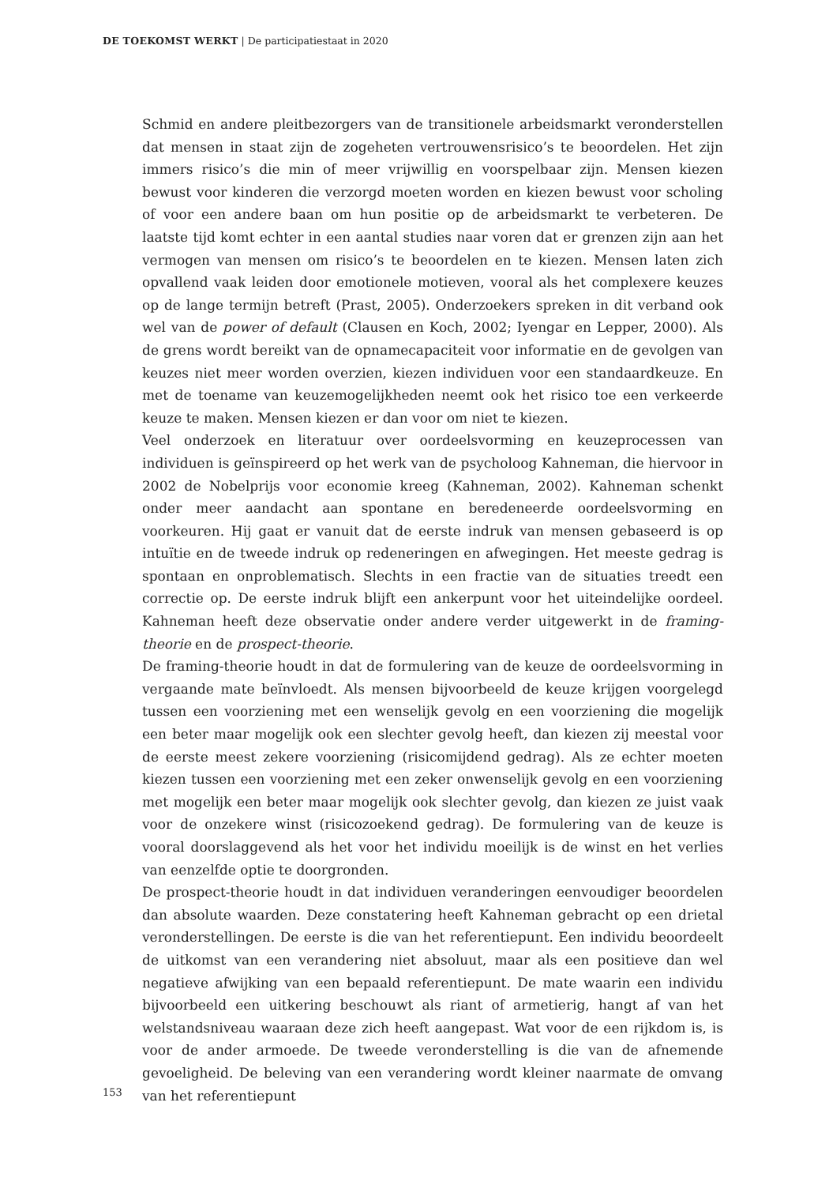DE TOEKOMST WERKT | De participatiestaat in 2020
Schmid en andere pleitbezorgers van de transitionele arbeidsmarkt veronderstellen dat mensen in staat zijn de zogeheten vertrouwensrisico’s te beoordelen. Het zijn immers risico’s die min of meer vrijwillig en voorspelbaar zijn. Mensen kiezen bewust voor kinderen die verzorgd moeten worden en kiezen bewust voor scholing of voor een andere baan om hun positie op de arbeidsmarkt te verbeteren. De laatste tijd komt echter in een aantal studies naar voren dat er grenzen zijn aan het vermogen van mensen om risico’s te beoordelen en te kiezen. Mensen laten zich opvallend vaak leiden door emotionele motieven, vooral als het complexere keuzes op de lange termijn betreft (Prast, 2005). Onderzoekers spreken in dit verband ook wel van de power of default (Clausen en Koch, 2002; Iyengar en Lepper, 2000). Als de grens wordt bereikt van de opnamecapaciteit voor informatie en de gevolgen van keuzes niet meer worden overzien, kiezen individuen voor een standaardkeuze. En met de toename van keuzemogelijkheden neemt ook het risico toe een verkeerde keuze te maken. Mensen kiezen er dan voor om niet te kiezen.
Veel onderzoek en literatuur over oordeelsvorming en keuzeprocessen van individuen is geïnspireerd op het werk van de psycholoog Kahneman, die hiervoor in 2002 de Nobelprijs voor economie kreeg (Kahneman, 2002). Kahneman schenkt onder meer aandacht aan spontane en beredeneerde oordeelsvorming en voorkeuren. Hij gaat er vanuit dat de eerste indruk van mensen gebaseerd is op intuïtie en de tweede indruk op redeneringen en afwegingen. Het meeste gedrag is spontaan en onproblematisch. Slechts in een fractie van de situaties treedt een correctie op. De eerste indruk blijft een ankerpunt voor het uiteindelijke oordeel. Kahneman heeft deze observatie onder andere verder uitgewerkt in de framing-theorie en de prospect-theorie.
De framing-theorie houdt in dat de formulering van de keuze de oordeelsvorming in vergaande mate beïnvloedt. Als mensen bijvoorbeeld de keuze krijgen voorgelegd tussen een voorziening met een wenselijk gevolg en een voorziening die mogelijk een beter maar mogelijk ook een slechter gevolg heeft, dan kiezen zij meestal voor de eerste meest zekere voorziening (risicomijdend gedrag). Als ze echter moeten kiezen tussen een voorziening met een zeker onwenselijk gevolg en een voorziening met mogelijk een beter maar mogelijk ook slechter gevolg, dan kiezen ze juist vaak voor de onzekere winst (risicozoekend gedrag). De formulering van de keuze is vooral doorslaggevend als het voor het individu moeilijk is de winst en het verlies van eenzelfde optie te doorgronden.
De prospect-theorie houdt in dat individuen veranderingen eenvoudiger beoordelen dan absolute waarden. Deze constatering heeft Kahneman gebracht op een drietal veronderstellingen. De eerste is die van het referentiepunt. Een individu beoordeelt de uitkomst van een verandering niet absoluut, maar als een positieve dan wel negatieve afwijking van een bepaald referentiepunt. De mate waarin een individu bijvoorbeeld een uitkering beschouwt als riant of armetierig, hangt af van het welstandsniveau waaraan deze zich heeft aangepast. Wat voor de een rijkdom is, is voor de ander armoede. De tweede veronderstelling is die van de afnemende gevoeligheid. De beleving van een verandering wordt kleiner naarmate de omvang van het referentiepunt
153